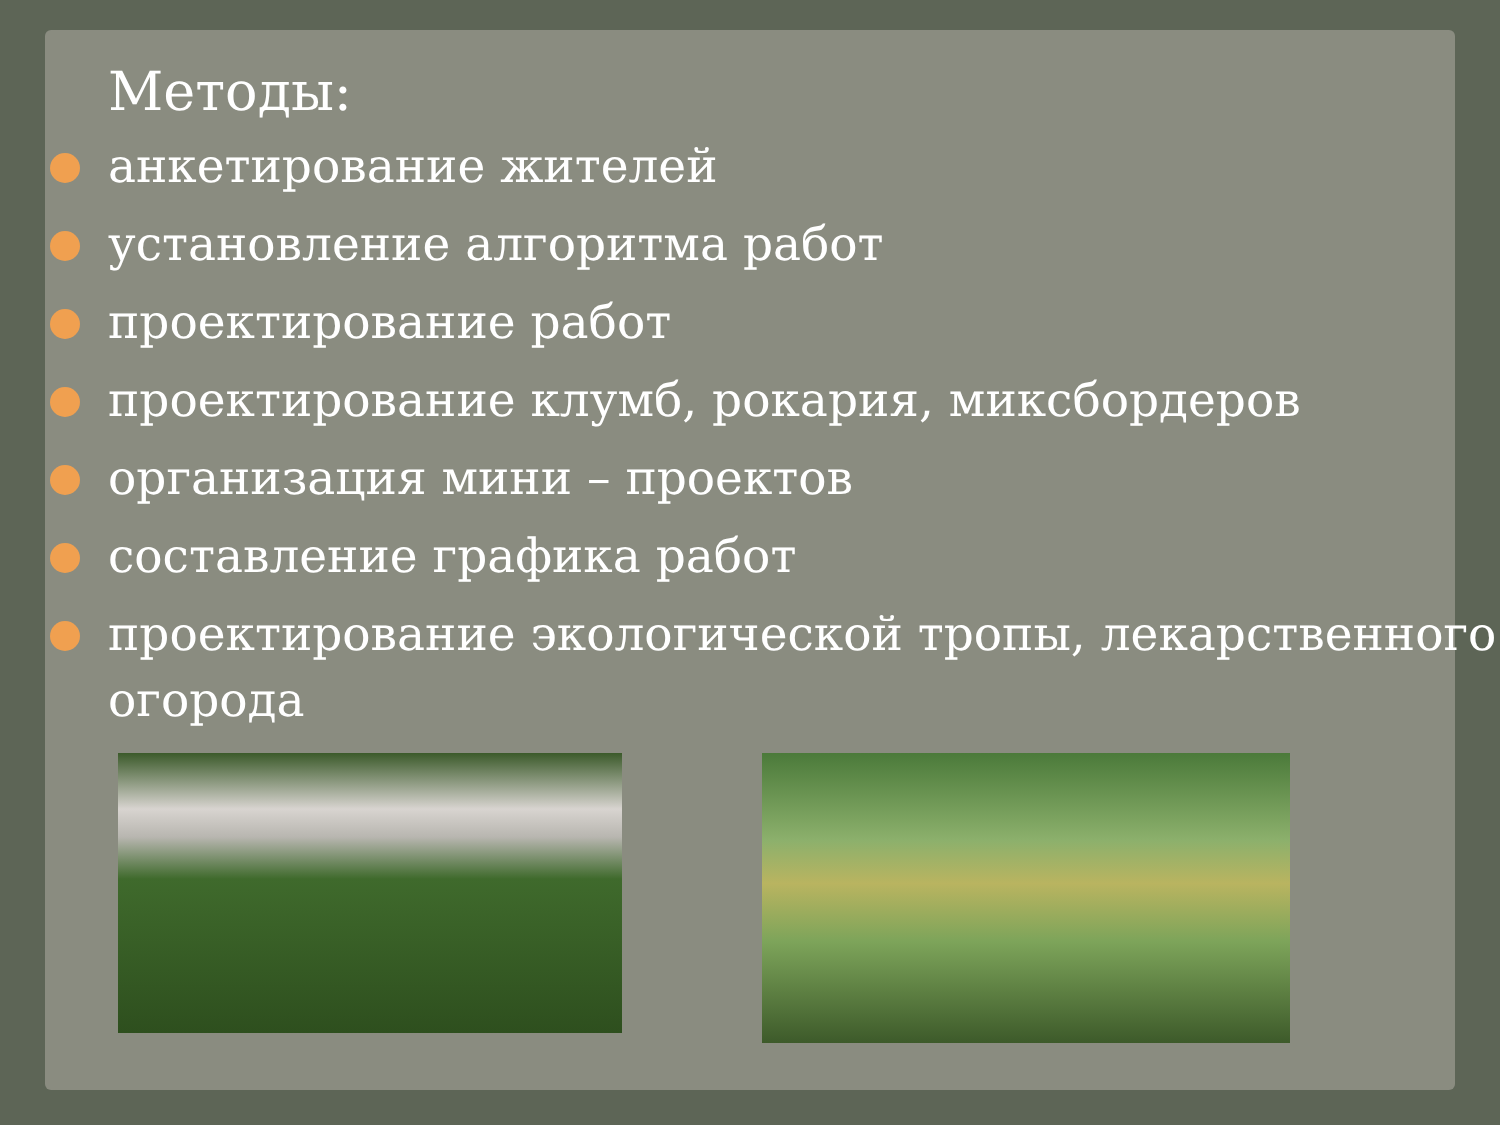Методы:
анкетирование жителей
установление алгоритма работ
проектирование работ
проектирование клумб, рокария, миксбордеров
организация мини – проектов
составление графика работ
проектирование экологической тропы, лекарственного огорода